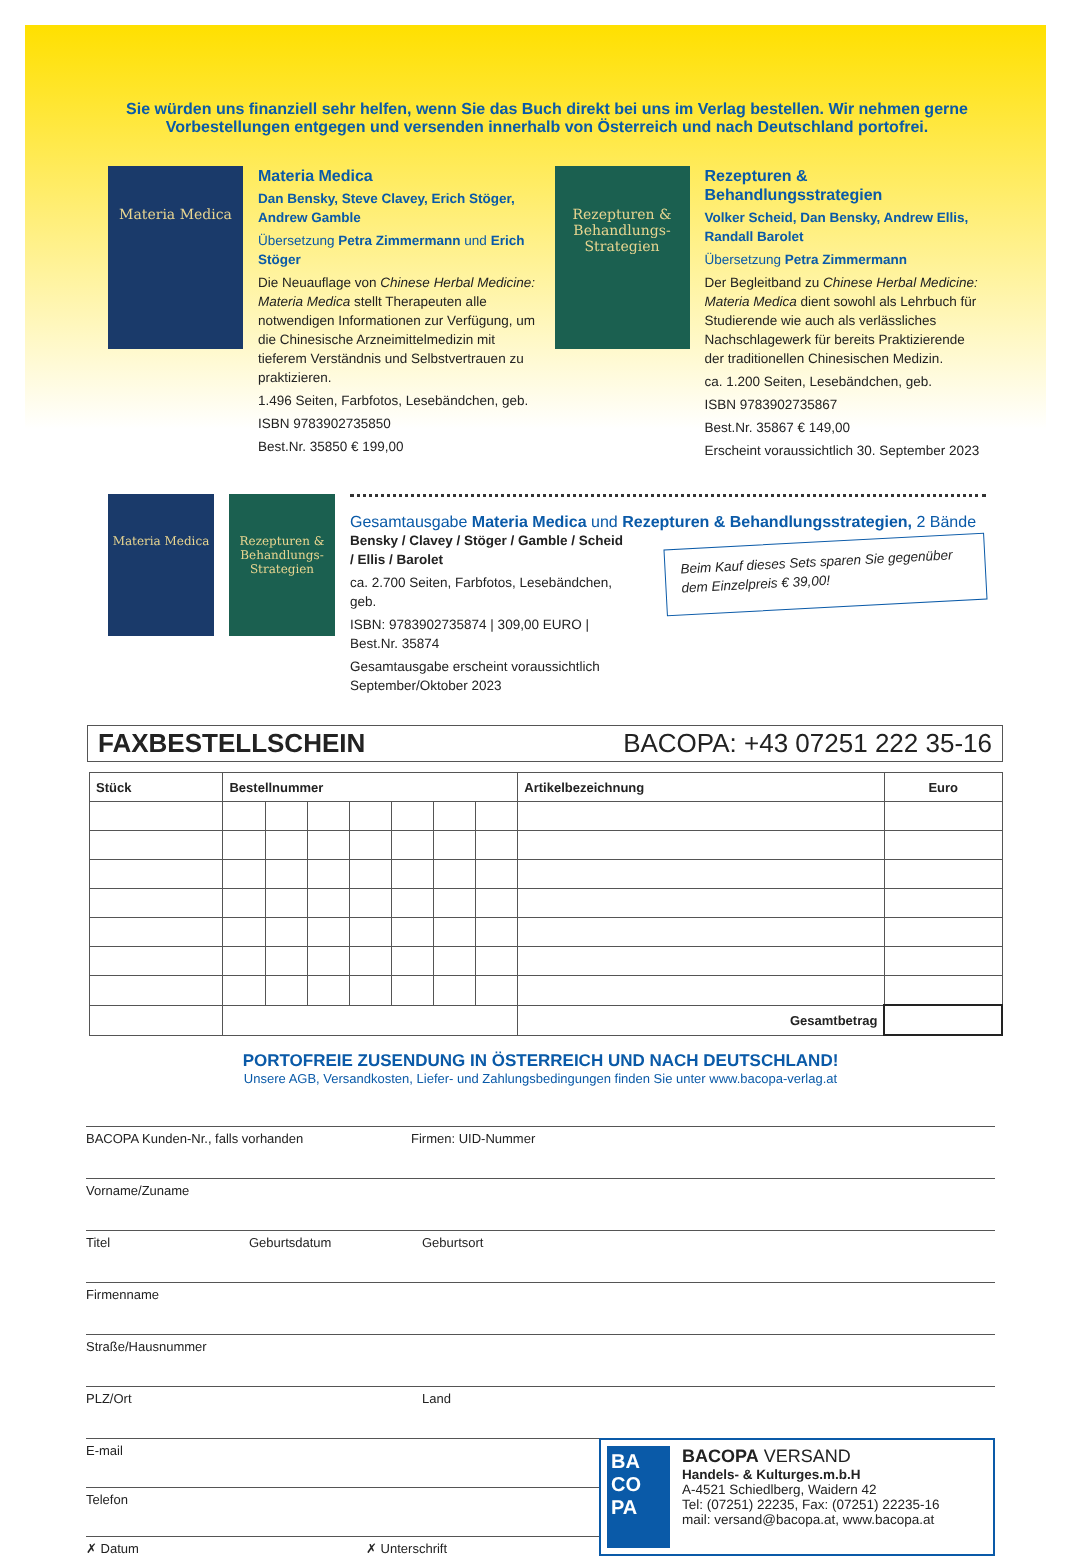Sie würden uns finanziell sehr helfen, wenn Sie das Buch direkt bei uns im Verlag bestellen. Wir nehmen gerne Vorbestellungen entgegen und versenden innerhalb von Österreich und nach Deutschland portofrei.
Materia Medica
Materia Medica
Dan Bensky, Steve Clavey, Erich Stöger, Andrew Gamble
Übersetzung Petra Zimmermann und Erich Stöger
Die Neuauflage von Chinese Herbal Medicine: Materia Medica stellt Therapeuten alle notwendigen Informationen zur Verfügung, um die Chinesische Arzneimittelmedizin mit tieferem Verständnis und Selbstvertrauen zu praktizieren.
1.496 Seiten, Farbfotos, Lesebändchen, geb.
ISBN 9783902735850
Best.Nr. 35850 € 199,00
Rezepturen & Behandlungs-Strategien
Rezepturen & Behandlungsstrategien
Volker Scheid, Dan Bensky, Andrew Ellis, Randall Barolet
Übersetzung Petra Zimmermann
Der Begleitband zu Chinese Herbal Medicine: Materia Medica dient sowohl als Lehrbuch für Studierende wie auch als verlässliches Nachschlagewerk für bereits Praktizierende der traditionellen Chinesischen Medizin.
ca. 1.200 Seiten, Lesebändchen, geb.
ISBN 9783902735867
Best.Nr. 35867 € 149,00
Erscheint voraussichtlich 30. September 2023
Materia Medica Rezepturen & Behandlungs-Strategien
Gesamtausgabe Materia Medica und Rezepturen & Behandlungsstrategien, 2 Bände
Bensky / Clavey / Stöger / Gamble / Scheid / Ellis / Barolet
ca. 2.700 Seiten, Farbfotos, Lesebändchen, geb.
ISBN: 9783902735874 | 309,00 EURO | Best.Nr. 35874
Gesamtausgabe erscheint voraussichtlich September/Oktober 2023
Beim Kauf dieses Sets sparen Sie gegenüber dem Einzelpreis € 39,00!
FAXBESTELLSCHEIN BACOPA: +43 07251 222 35-16
| Stück | Bestellnummer | | | | | | | Artikelbezeichnung | Euro |
| --- | --- | --- | --- | --- | --- | --- | --- | --- | --- |
| | | | | | | | | Gesamtbetrag | |
PORTOFREIE ZUSENDUNG IN ÖSTERREICH UND NACH DEUTSCHLAND!
Unsere AGB, Versandkosten, Liefer- und Zahlungsbedingungen finden Sie unter www.bacopa-verlag.at
BACOPA Kunden-Nr., falls vorhanden Firmen: UID-Nummer
Vorname/Zuname
Titel Geburtsdatum Geburtsort
Firmenname
Straße/Hausnummer
PLZ/Ort Land
E-mail
Telefon
✗ Datum ✗ Unterschrift
BA CO PA
BACOPA VERSAND
Handels- & Kulturges.m.b.H
A-4521 Schiedlberg, Waidern 42
Tel: (07251) 22235, Fax: (07251) 22235-16
mail: versand@bacopa.at, www.bacopa.at